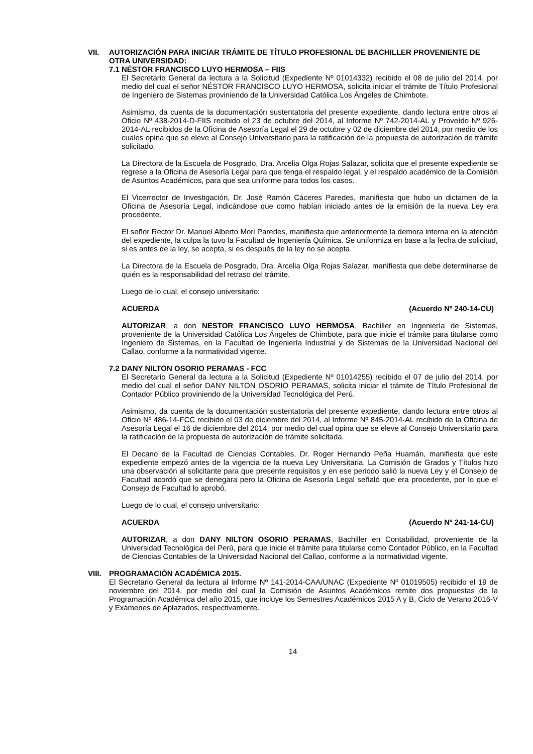VII. AUTORIZACIÓN PARA INICIAR TRÁMITE DE TÍTULO PROFESIONAL DE BACHILLER PROVENIENTE DE OTRA UNIVERSIDAD:
7.1 NÉSTOR FRANCISCO LUYO HERMOSA – FIIS
El Secretario General da lectura a la Solicitud (Expediente Nº 01014332) recibido el 08 de julio del 2014, por medio del cual el señor NÉSTOR FRANCISCO LUYO HERMOSA, solicita iniciar el trámite de Título Profesional de Ingeniero de Sistemas proviniendo de la Universidad Católica Los Ángeles de Chimbote.
Asimismo, da cuenta de la documentación sustentatoria del presente expediente, dando lectura entre otros al Oficio Nº 438-2014-D-FIIS recibido el 23 de octubre del 2014, al Informe Nº 742-2014-AL y Proveído Nº 926-2014-AL recibidos de la Oficina de Asesoría Legal el 29 de octubre y 02 de diciembre del 2014, por medio de los cuales opina que se eleve al Consejo Universitario para la ratificación de la propuesta de autorización de trámite solicitado.
La Directora de la Escuela de Posgrado, Dra. Arcelia Olga Rojas Salazar, solicita que el presente expediente se regrese a la Oficina de Asesoría Legal para que tenga el respaldo legal, y el respaldo académico de la Comisión de Asuntos Académicos, para que sea uniforme para todos los casos.
El Vicerrector de Investigación, Dr. José Ramón Cáceres Paredes, manifiesta que hubo un dictamen de la Oficina de Asesoría Legal, indicándose que como habían iniciado antes de la emisión de la nueva Ley era procedente.
El señor Rector Dr. Manuel Alberto Mori Paredes, manifiesta que anteriormente la demora interna en la atención del expediente, la culpa la tuvo la Facultad de Ingeniería Química. Se uniformiza en base a la fecha de solicitud, si es antes de la ley, se acepta, si es después de la ley no se acepta.
La Directora de la Escuela de Posgrado, Dra. Arcelia Olga Rojas Salazar, manifiesta que debe determinarse de quién es la responsabilidad del retraso del trámite.
Luego de lo cual, el consejo universitario:
ACUERDA (Acuerdo Nº 240-14-CU)
AUTORIZAR, a don NESTOR FRANCISCO LUYO HERMOSA, Bachiller en Ingeniería de Sistemas, proveniente de la Universidad Católica Los Ángeles de Chimbote, para que inicie el trámite para titularse como Ingeniero de Sistemas, en la Facultad de Ingeniería Industrial y de Sistemas de la Universidad Nacional del Callao, conforme a la normatividad vigente.
7.2 DANY NILTON OSORIO PERAMAS - FCC
El Secretario General da lectura a la Solicitud (Expediente Nº 01014255) recibido el 07 de julio del 2014, por medio del cual el señor DANY NILTON OSORIO PERAMAS, solicita iniciar el trámite de Título Profesional de Contador Público proviniendo de la Universidad Tecnológica del Perú.
Asimismo, da cuenta de la documentación sustentatoria del presente expediente, dando lectura entre otros al Oficio Nº 486-14-FCC recibido el 03 de diciembre del 2014, al Informe Nº 845-2014-AL recibido de la Oficina de Asesoría Legal el 16 de diciembre del 2014, por medio del cual opina que se eleve al Consejo Universitario para la ratificación de la propuesta de autorización de trámite solicitada.
El Decano de la Facultad de Ciencias Contables, Dr. Roger Hernando Peña Huamán, manifiesta que este expediente empezó antes de la vigencia de la nueva Ley Universitaria. La Comisión de Grados y Títulos hizo una observación al solicitante para que presente requisitos y en ese periodo salió la nueva Ley y el Consejo de Facultad acordó que se denegara pero la Oficina de Asesoría Legal señaló que era procedente, por lo que el Consejo de Facultad lo aprobó.
Luego de lo cual, el consejo universitario:
ACUERDA (Acuerdo Nº 241-14-CU)
AUTORIZAR, a don DANY NILTON OSORIO PERAMAS, Bachiller en Contabilidad, proveniente de la Universidad Tecnológica del Perú, para que inicie el trámite para titularse como Contador Público, en la Facultad de Ciencias Contables de la Universidad Nacional del Callao, conforme a la normatividad vigente.
VIII. PROGRAMACIÓN ACADÉMICA 2015.
El Secretario General da lectura al Informe Nº 141-2014-CAA/UNAC (Expediente Nº 01019505) recibido el 19 de noviembre del 2014, por medio del cual la Comisión de Asuntos Académicos remite dos propuestas de la Programación Académica del año 2015, que incluye los Semestres Académicos 2015 A y B, Ciclo de Verano 2016-V y Exámenes de Aplazados, respectivamente.
14